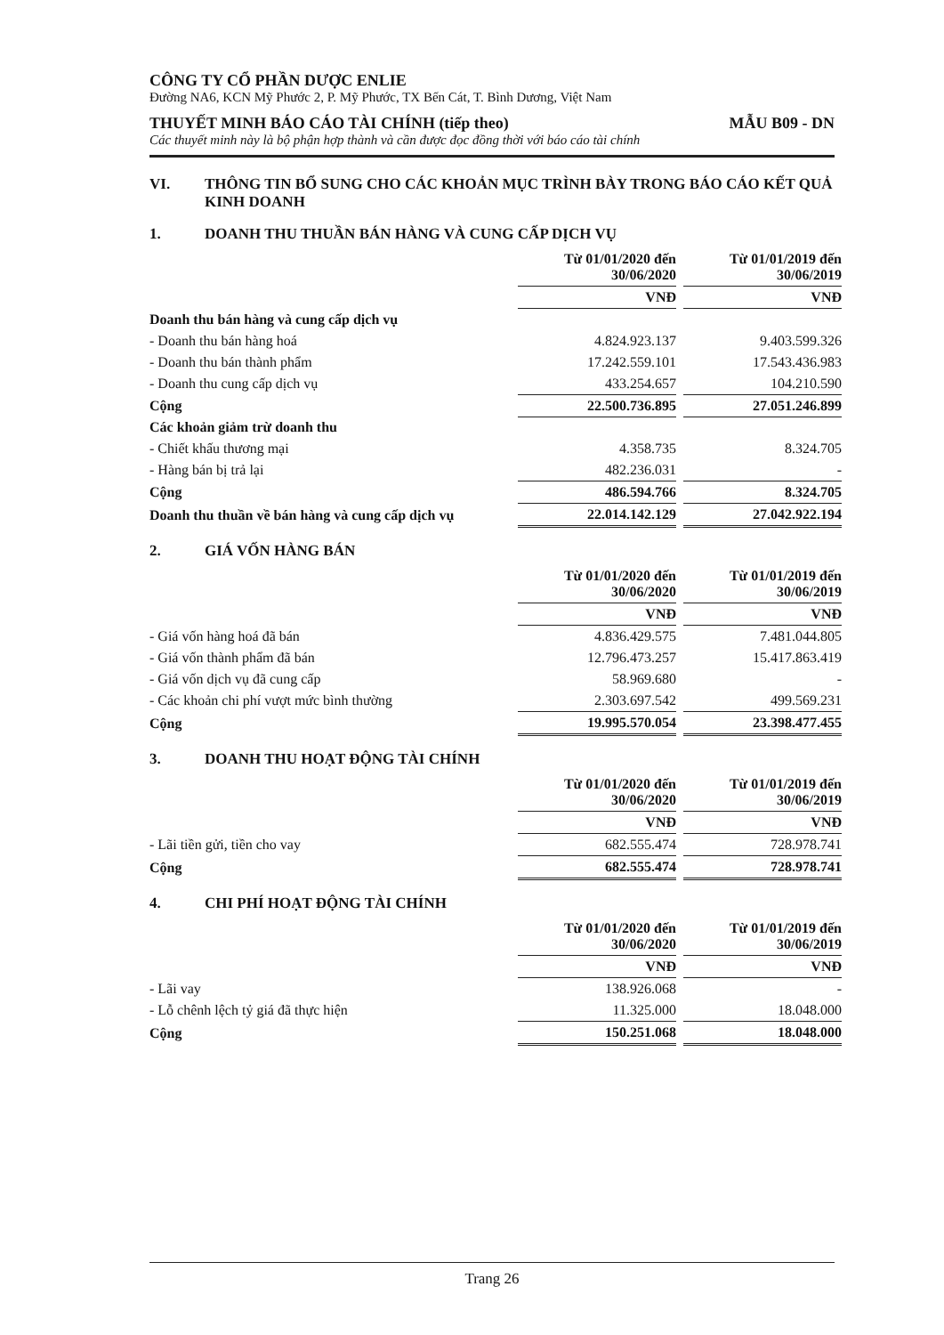CÔNG TY CỔ PHẦN DƯỢC ENLIE
Đường NA6, KCN Mỹ Phước 2, P. Mỹ Phước, TX Bến Cát, T. Bình Dương, Việt Nam
THUYẾT MINH BÁO CÁO TÀI CHÍNH (tiếp theo) MẪU B09 - DN
Các thuyết minh này là bộ phận hợp thành và cần được đọc đồng thời với báo cáo tài chính
VI. THÔNG TIN BỔ SUNG CHO CÁC KHOẢN MỤC TRÌNH BÀY TRONG BÁO CÁO KẾT QUẢ KINH DOANH
1. DOANH THU THUẦN BÁN HÀNG VÀ CUNG CẤP DỊCH VỤ
| | Từ 01/01/2020 đến 30/06/2020 | | Từ 01/01/2019 đến 30/06/2019 |
| | VNĐ | | VNĐ |
| Doanh thu bán hàng và cung cấp dịch vụ | | | |
| - Doanh thu bán hàng hoá | 4.824.923.137 | | 9.403.599.326 |
| - Doanh thu bán thành phẩm | 17.242.559.101 | | 17.543.436.983 |
| - Doanh thu cung cấp dịch vụ | 433.254.657 | | 104.210.590 |
| Cộng | 22.500.736.895 | | 27.051.246.899 |
| Các khoản giảm trừ doanh thu | | | |
| - Chiết khấu thương mại | 4.358.735 | | 8.324.705 |
| - Hàng bán bị trả lại | 482.236.031 | | - |
| Cộng | 486.594.766 | | 8.324.705 |
| Doanh thu thuần về bán hàng và cung cấp dịch vụ | 22.014.142.129 | | 27.042.922.194 |
2. GIÁ VỐN HÀNG BÁN
| | Từ 01/01/2020 đến 30/06/2020 | | Từ 01/01/2019 đến 30/06/2019 |
| | VNĐ | | VNĐ |
| - Giá vốn hàng hoá đã bán | 4.836.429.575 | | 7.481.044.805 |
| - Giá vốn thành phẩm đã bán | 12.796.473.257 | | 15.417.863.419 |
| - Giá vốn dịch vụ đã cung cấp | 58.969.680 | | - |
| - Các khoản chi phí vượt mức bình thường | 2.303.697.542 | | 499.569.231 |
| Cộng | 19.995.570.054 | | 23.398.477.455 |
3. DOANH THU HOẠT ĐỘNG TÀI CHÍNH
| | Từ 01/01/2020 đến 30/06/2020 | | Từ 01/01/2019 đến 30/06/2019 |
| | VNĐ | | VNĐ |
| - Lãi tiền gửi, tiền cho vay | 682.555.474 | | 728.978.741 |
| Cộng | 682.555.474 | | 728.978.741 |
4. CHI PHÍ HOẠT ĐỘNG TÀI CHÍNH
| | Từ 01/01/2020 đến 30/06/2020 | | Từ 01/01/2019 đến 30/06/2019 |
| | VNĐ | | VNĐ |
| - Lãi vay | 138.926.068 | | - |
| - Lỗ chênh lệch tỷ giá đã thực hiện | 11.325.000 | | 18.048.000 |
| Cộng | 150.251.068 | | 18.048.000 |
Trang 26